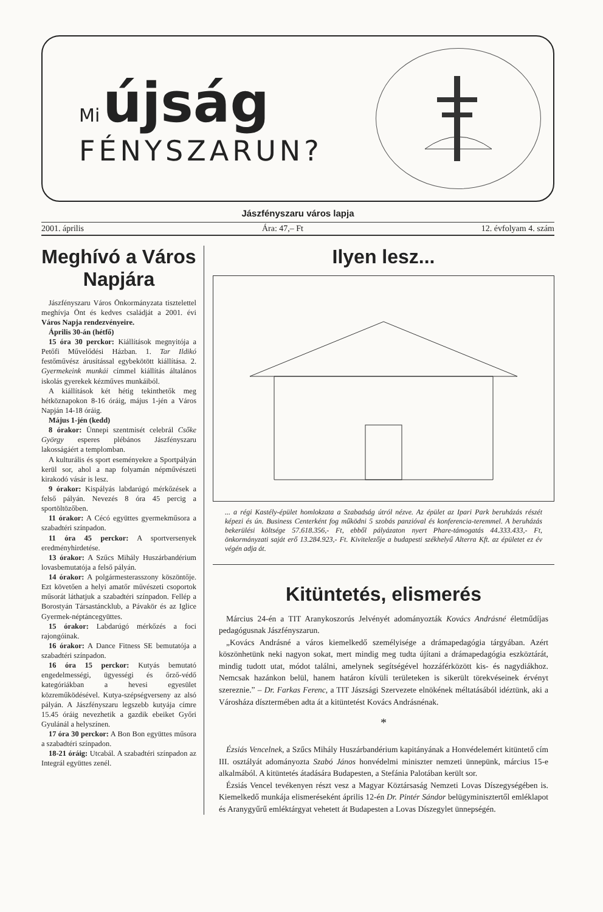Mi újság
FÉNYSZARUN?
Jászfényszaru város lapja
2001. április Ára: 47,– Ft 12. évfolyam 4. szám
Meghívó a Város Napjára
Jászfényszaru Város Önkormányzata tisztelettel meghívja Önt és kedves családját a 2001. évi Város Napja rendezvényeire.
Április 30-án (hétfő)
15 óra 30 perckor: Kiállítások megnyitója a Petőfi Művelődési Házban. 1. Tar Ildikó festőművész árusítással egybekötött kiállítása. 2. Gyermekeink munkái címmel kiállítás általános iskolás gyerekek kézműves munkáiból.
A kiállítások két hétig tekinthetők meg hétköznapokon 8-16 óráig, május 1-jén a Város Napján 14-18 óráig.
Május 1-jén (kedd)
8 órakor: Ünnepi szentmisét celebrál Csőke György esperes plébános Jászfényszaru lakosságáért a templomban.
A kulturális és sport eseményekre a Sportpályán kerül sor, ahol a nap folyamán népművészeti kirakodó vásár is lesz.
9 órakor: Kispályás labdarúgó mérkőzések a felső pályán. Nevezés 8 óra 45 percig a sportöltözőben.
11 órakor: A Cécó együttes gyermekműsora a szabadtéri színpadon.
11 óra 45 perckor: A sportversenyek eredményhirdetése.
13 órakor: A Szűcs Mihály Huszárbandérium lovasbemutatója a felső pályán.
14 órakor: A polgármesterasszony köszöntője. Ezt követően a helyi amatőr művészeti csoportok műsorát láthatjuk a szabadtéri színpadon. Fellép a Borostyán Társastáncklub, a Pávakör és az Iglice Gyermek-néptáncegyüttes.
15 órakor: Labdarúgó mérkőzés a foci rajongóinak.
16 órakor: A Dance Fitness SE bemutatója a szabadtéri színpadon.
16 óra 15 perckor: Kutyás bemutató engedelmességi, ügyességi és őrző-védő kategóriákban a hevesi egyesület közreműködésével. Kutya-szépségverseny az alsó pályán. A Jászfényszaru legszebb kutyája címre 15.45 óráig nevezhetik a gazdik ebeiket Győri Gyulánál a helyszínen.
17 óra 30 perckor: A Bon Bon együttes műsora a szabadtéri színpadon.
18-21 óráig: Utcabál. A szabadtéri színpadon az Integrál együttes zenél.
Ilyen lesz...
... a régi Kastély-épület homlokzata a Szabadság útról nézve. Az épület az Ipari Park beruházás részét képezi és ún. Business Centerként fog működni 5 szobás panzióval és konferencia-teremmel. A beruházás bekerülési költsége 57.618.356,- Ft, ebből pályázaton nyert Phare-támogatás 44.333.433,- Ft, önkormányzati saját erő 13.284.923,- Ft. Kivitelezője a budapesti székhelyű Alterra Kft. az épületet ez év végén adja át.
Kitüntetés, elismerés
Március 24-én a TIT Aranykoszorús Jelvényét adományozták Kovács Andrásné életműdíjas pedagógusnak Jászfényszarun.
„Kovács Andrásné a város kiemelkedő személyisége a drámapedagógia tárgyában. Azért köszönhetünk neki nagyon sokat, mert mindig meg tudta újítani a drámapedagógia eszköztárát, mindig tudott utat, módot találni, amelynek segítségével hozzáférközött kis- és nagydiákhoz. Nemcsak hazánkon belül, hanem határon kívüli területeken is sikerült törekvéseinek érvényt szereznie.” – Dr. Farkas Ferenc, a TIT Jászsági Szervezete elnökének méltatásából idéztünk, aki a Városháza dísztermében adta át a kitüntetést Kovács Andrásnénak.
*
Ézsiás Vencelnek, a Szűcs Mihály Huszárbandérium kapitányának a Honvédelemért kitüntető cím III. osztályát adományozta Szabó János honvédelmi miniszter nemzeti ünnepünk, március 15-e alkalmából. A kitüntetés átadására Budapesten, a Stefánia Palotában került sor.
Ézsiás Vencel tevékenyen részt vesz a Magyar Köztársaság Nemzeti Lovas Díszegységében is. Kiemelkedő munkája elismeréseként április 12-én Dr. Pintér Sándor belügyminisztertől emléklapot és Aranygyűrű emléktárgyat vehetett át Budapesten a Lovas Díszegylet ünnepségén.